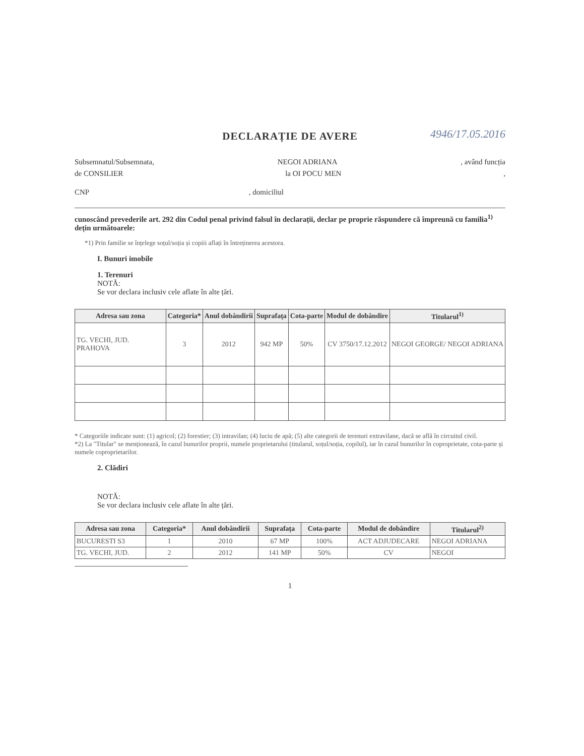DECLARAȚIE DE AVERE
4946/17.05.2016
Subsemnatul/Subsemnata, NEGOI ADRIANA, având funcția
de CONSILIER la OI POCU MEN,
CNP, domiciliul
cunoscând prevederile art. 292 din Codul penal privind falsul în declarații, declar pe proprie răspundere că împreună cu familia<sup>1)</sup> dețin următoarele:
*1) Prin familie se înțelege soțul/soția și copiii aflați în întreținerea acestora.
I. Bunuri imobile
1. Terenuri
NOTĂ:
Se vor declara inclusiv cele aflate în alte țări.
| Adresa sau zona | Categoria* | Anul dobândirii | Suprafața | Cota-parte | Modul de dobândire | Titularul<sup>1)</sup> |
| --- | --- | --- | --- | --- | --- | --- |
| TG. VECHI, JUD. PRAHOVA | 3 | 2012 | 942 MP | 50% | CV 3750/17.12.2012 | NEGOI GEORGE/ NEGOI ADRIANA |
* Categoriile indicate sunt: (1) agricol; (2) forestier; (3) intravilan; (4) luciu de apă; (5) alte categorii de terenuri extravilane, dacă se află în circuitul civil.
*2) La "Titular" se menționează, în cazul bunurilor proprii, numele proprietarului (titularul, soțul/soția, copilul), iar în cazul bunurilor în coproprietate, cota-parte și numele coproprietarilor.
2. Clădiri
NOTĂ:
Se vor declara inclusiv cele aflate în alte țări.
| Adresa sau zona | Categoria* | Anul dobândirii | Suprafața | Cota-parte | Modul de dobândire | Titularul<sup>2)</sup> |
| --- | --- | --- | --- | --- | --- | --- |
| BUCURESTI S3 | 1 | 2010 | 67 MP | 100% | ACT ADJUDECARE | NEGOI ADRIANA |
| TG. VECHI, JUD. | 2 | 2012 | 141 MP | 50% | CV | NEGOI |
1